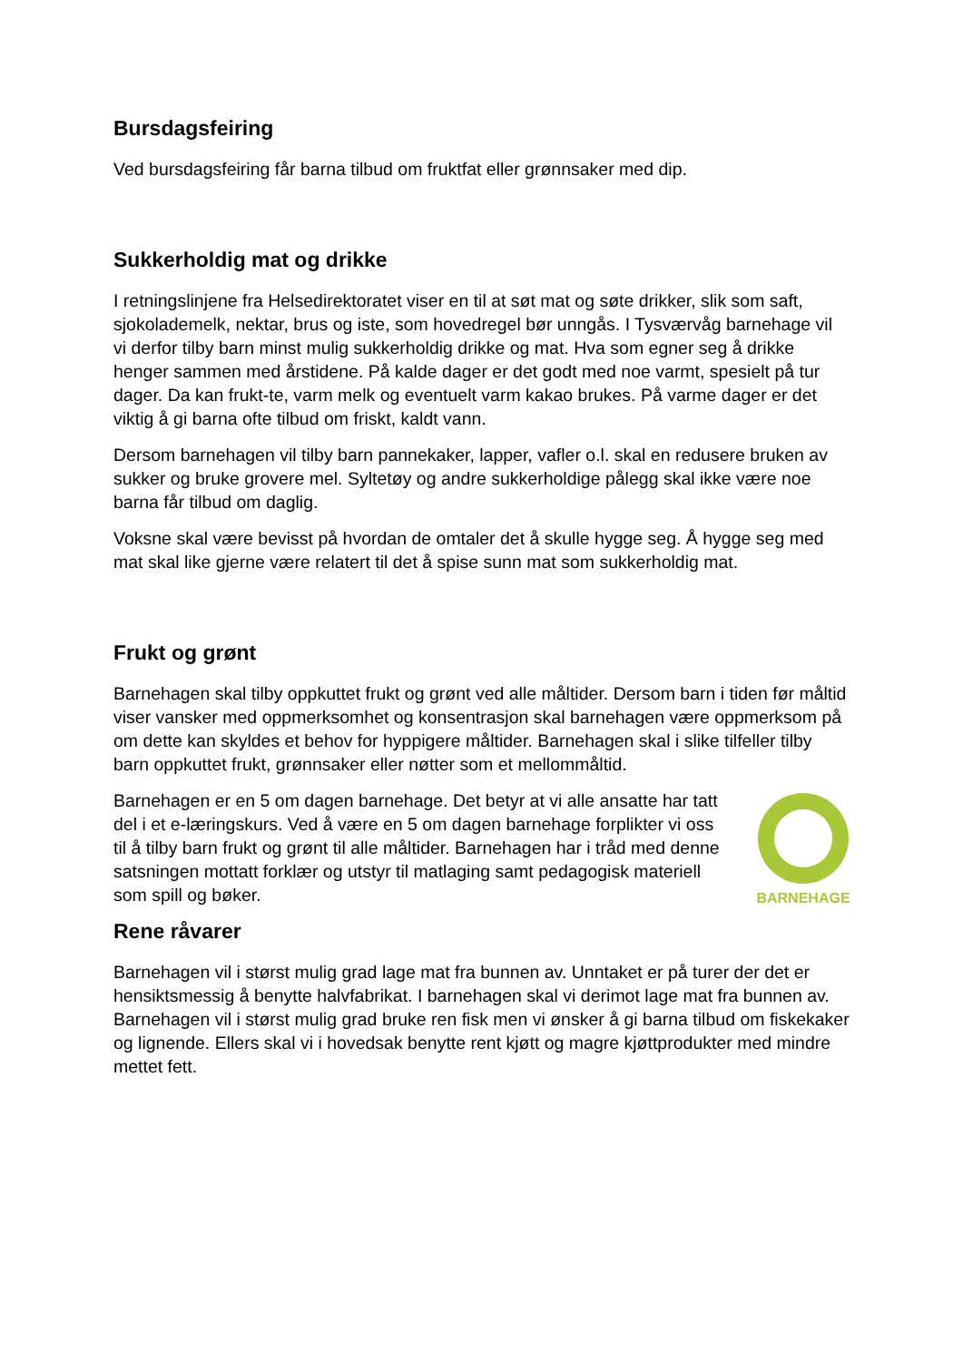Bursdagsfeiring
Ved bursdagsfeiring får barna tilbud om fruktfat eller grønnsaker med dip.
Sukkerholdig mat og drikke
I retningslinjene fra Helsedirektoratet viser en til at søt mat og søte drikker, slik som saft, sjokolademelk, nektar, brus og iste, som hovedregel bør unngås. I Tysværvåg barnehage vil vi derfor tilby barn minst mulig sukkerholdig drikke og mat. Hva som egner seg å drikke henger sammen med årstidene. På kalde dager er det godt med noe varmt, spesielt på tur dager. Da kan frukt-te, varm melk og eventuelt varm kakao brukes. På varme dager er det viktig å gi barna ofte tilbud om friskt, kaldt vann.
Dersom barnehagen vil tilby barn pannekaker, lapper, vafler o.l. skal en redusere bruken av sukker og bruke grovere mel. Syltetøy og andre sukkerholdige pålegg skal ikke være noe barna får tilbud om daglig.
Voksne skal være bevisst på hvordan de omtaler det å skulle hygge seg. Å hygge seg med mat skal like gjerne være relatert til det å spise sunn mat som sukkerholdig mat.
Frukt og grønt
Barnehagen skal tilby oppkuttet frukt og grønt ved alle måltider. Dersom barn i tiden før måltid viser vansker med oppmerksomhet og konsentrasjon skal barnehagen være oppmerksom på om dette kan skyldes et behov for hyppigere måltider. Barnehagen skal i slike tilfeller tilby barn oppkuttet frukt, grønnsaker eller nøtter som et mellommåltid.
Barnehagen er en 5 om dagen barnehage. Det betyr at vi alle ansatte har tatt del i et e-læringskurs. Ved å være en 5 om dagen barnehage forplikter vi oss til å tilby barn frukt og grønt til alle måltider. Barnehagen har i tråd med denne satsningen mottatt forklær og utstyr til matlaging samt pedagogisk materiell som spill og bøker.
BARNEHAGE
Rene råvarer
Barnehagen vil i størst mulig grad lage mat fra bunnen av. Unntaket er på turer der det er hensiktsmessig å benytte halvfabrikat. I barnehagen skal vi derimot lage mat fra bunnen av. Barnehagen vil i størst mulig grad bruke ren fisk men vi ønsker å gi barna tilbud om fiskekaker og lignende. Ellers skal vi i hovedsak benytte rent kjøtt og magre kjøttprodukter med mindre mettet fett.